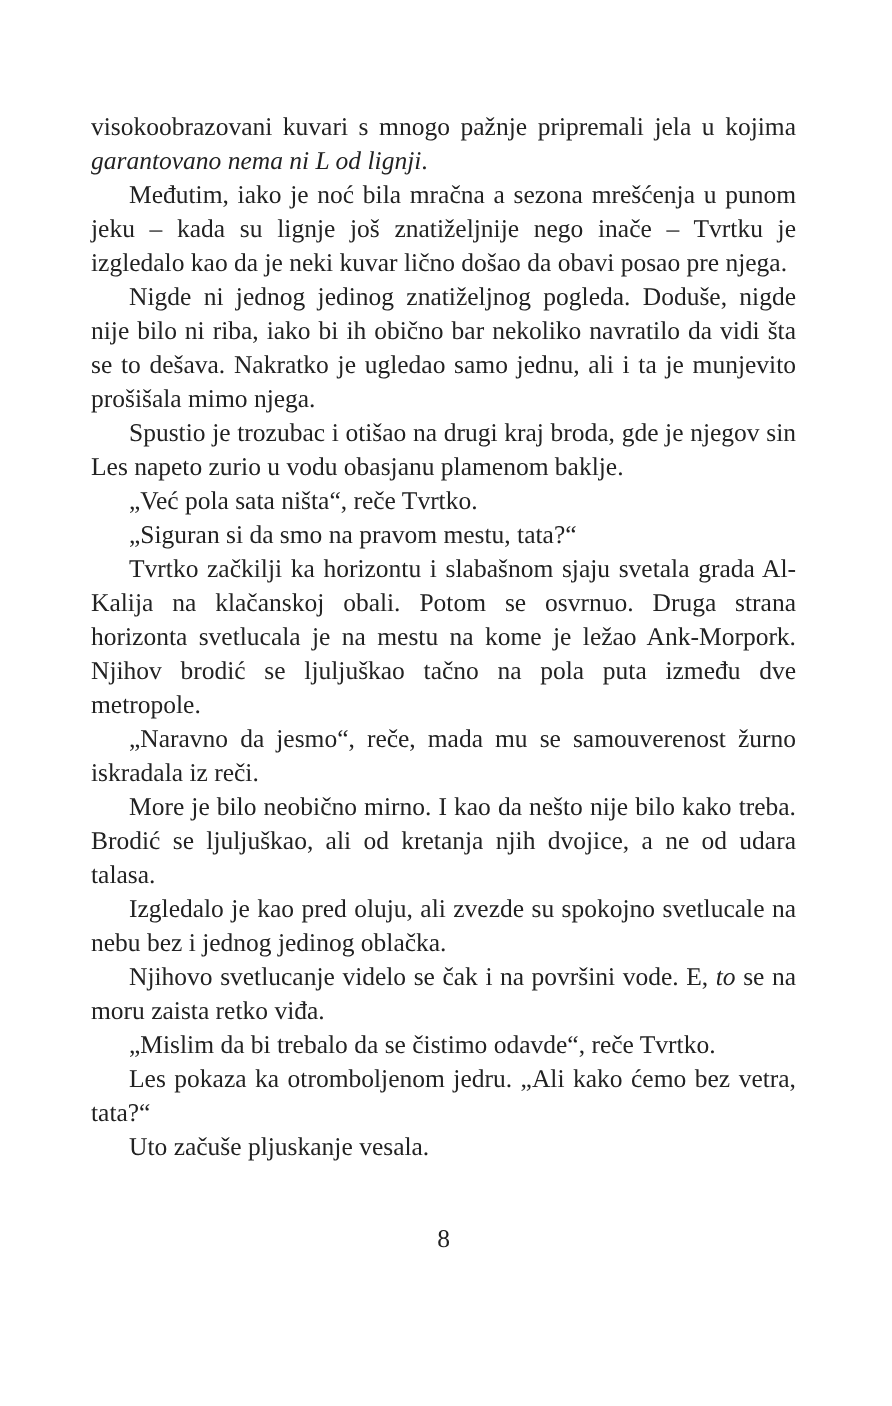visokoobrazovani kuvari s mnogo pažnje pripremali jela u kojima garantovano nema ni L od lignji.
Međutim, iako je noć bila mračna a sezona mrešćenja u punom jeku – kada su lignje još znatiželjnije nego inače – Tvrtku je izgledalo kao da je neki kuvar lično došao da obavi posao pre njega.
Nigde ni jednog jedinog znatiželjnog pogleda. Doduše, nigde nije bilo ni riba, iako bi ih obično bar nekoliko navratilo da vidi šta se to dešava. Nakratko je ugledao samo jednu, ali i ta je munjevito prošišala mimo njega.
Spustio je trozubac i otišao na drugi kraj broda, gde je njegov sin Les napeto zurio u vodu obasjanu plamenom baklje.
„Već pola sata ništa“, reče Tvrtko.
„Siguran si da smo na pravom mestu, tata?“
Tvrtko začkilji ka horizontu i slabašnom sjaju svetala grada Al-Kalija na klačanskoj obali. Potom se osvrnuo. Druga strana horizonta svetlucala je na mestu na kome je ležao Ank-Morpork. Njihov brodić se ljuljuškao tačno na pola puta između dve metropole.
„Naravno da jesmo“, reče, mada mu se samouverenost žurno iskradala iz reči.
More je bilo neobično mirno. I kao da nešto nije bilo kako treba. Brodić se ljuljuškao, ali od kretanja njih dvojice, a ne od udara talasa.
Izgledalo je kao pred oluju, ali zvezde su spokojno svetlucale na nebu bez i jednog jedinog oblačka.
Njihovo svetlucanje videlo se čak i na površini vode. E, to se na moru zaista retko viđa.
„Mislim da bi trebalo da se čistimo odavde“, reče Tvrtko.
Les pokaza ka otromboljenom jedru. „Ali kako ćemo bez vetra, tata?“
Uto začuše pljuskanje vesala.
8